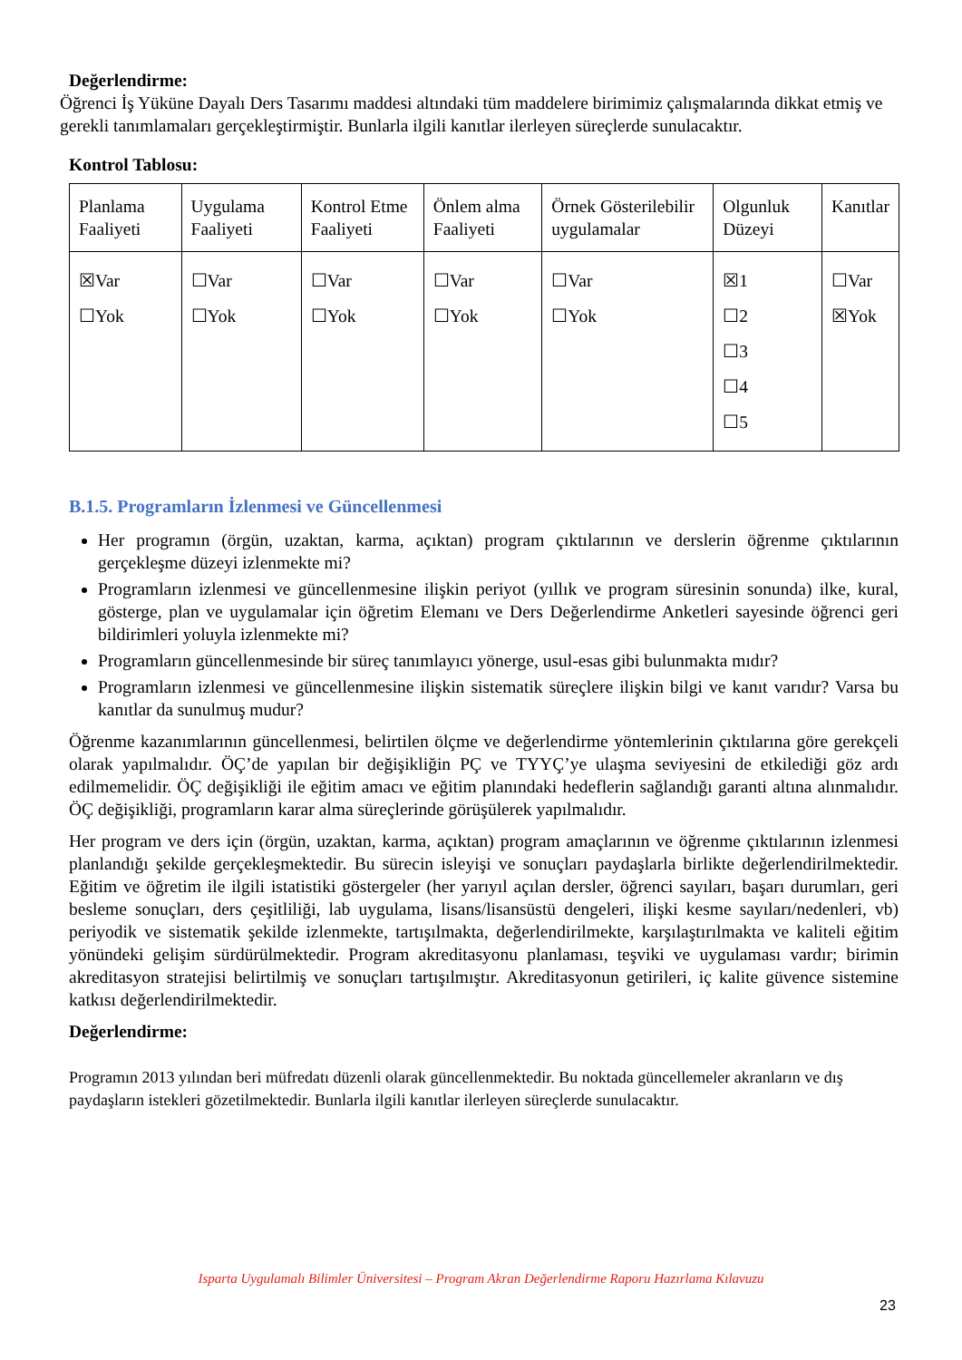Değerlendirme:
Öğrenci İş Yüküne Dayalı Ders Tasarımı maddesi altındaki tüm maddelere birimimiz çalışmalarında dikkat etmiş ve gerekli tanımlamaları gerçekleştirmiştir. Bunlarla ilgili kanıtlar ilerleyen süreçlerde sunulacaktır.
Kontrol Tablosu:
| Planlama Faaliyeti | Uygulama Faaliyeti | Kontrol Etme Faaliyeti | Önlem alma Faaliyeti | Örnek Gösterilebilir uygulamalar | Olgunluk Düzeyi | Kanıtlar |
| ☒Var ☐Yok | ☐Var ☐Yok | ☐Var ☐Yok | ☐Var ☐Yok | ☐Var ☐Yok | ☒1 ☐2 ☐3 ☐4 ☐5 | ☐Var ☒Yok |
B.1.5. Programların İzlenmesi ve Güncellenmesi
Her programın (örgün, uzaktan, karma, açıktan) program çıktılarının ve derslerin öğrenme çıktılarının gerçekleşme düzeyi izlenmekte mi?
Programların izlenmesi ve güncellenmesine ilişkin periyot (yıllık ve program süresinin sonunda) ilke, kural, gösterge, plan ve uygulamalar için öğretim Elemanı ve Ders Değerlendirme Anketleri sayesinde öğrenci geri bildirimleri yoluyla izlenmekte mi?
Programların güncellenmesinde bir süreç tanımlayıcı yönerge, usul-esas gibi bulunmakta mıdır?
Programların izlenmesi ve güncellenmesine ilişkin sistematik süreçlere ilişkin bilgi ve kanıt varıdır? Varsa bu kanıtlar da sunulmuş mudur?
Öğrenme kazanımlarının güncellenmesi, belirtilen ölçme ve değerlendirme yöntemlerinin çıktılarına göre gerekçeli olarak yapılmalıdır. ÖÇ’de yapılan bir değişikliğin PÇ ve TYYÇ’ye ulaşma seviyesini de etkilediği göz ardı edilmemelidir. ÖÇ değişikliği ile eğitim amacı ve eğitim planındaki hedeflerin sağlandığı garanti altına alınmalıdır. ÖÇ değişikliği, programların karar alma süreçlerinde görüşülerek yapılmalıdır.
Her program ve ders için (örgün, uzaktan, karma, açıktan) program amaçlarının ve öğrenme çıktılarının izlenmesi planlandığı şekilde gerçekleşmektedir. Bu sürecin isleyişi ve sonuçları paydaşlarla birlikte değerlendirilmektedir. Eğitim ve öğretim ile ilgili istatistiki göstergeler (her yarıyıl açılan dersler, öğrenci sayıları, başarı durumları, geri besleme sonuçları, ders çeşitliliği, lab uygulama, lisans/lisansüstü dengeleri, ilişki kesme sayıları/nedenleri, vb) periyodik ve sistematik şekilde izlenmekte, tartışılmakta, değerlendirilmekte, karşılaştırılmakta ve kaliteli eğitim yönündeki gelişim sürdürülmektedir. Program akreditasyonu planlaması, teşviki ve uygulaması vardır; birimin akreditasyon stratejisi belirtilmiş ve sonuçları tartışılmıştır. Akreditasyonun getirileri, iç kalite güvence sistemine katkısı değerlendirilmektedir.
Değerlendirme:
Programın 2013 yılından beri müfredatı düzenli olarak güncellenmektedir. Bu noktada güncellemeler akranların ve dış paydaşların istekleri gözetilmektedir. Bunlarla ilgili kanıtlar ilerleyen süreçlerde sunulacaktır.
Isparta Uygulamalı Bilimler Üniversitesi – Program Akran Değerlendirme Raporu Hazırlama Kılavuzu
23